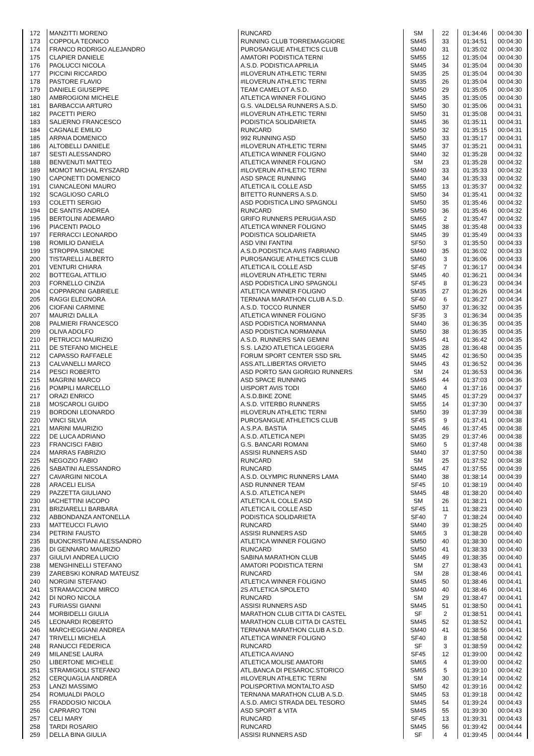| 172 | MANZITTI MORENO | RUNCARD | SM | 22 | 01:34:46 | 00:04:30 |
| 173 | COPPOLA TEONICO | RUNNING CLUB TORREMAGGIORE | SM45 | 33 | 01:34:51 | 00:04:30 |
| 174 | FRANCO RODRIGO ALEJANDRO | PUROSANGUE ATHLETICS CLUB | SM40 | 31 | 01:35:02 | 00:04:30 |
| 175 | CLAPIER DANIELE | AMATORI PODISTICA TERNI | SM55 | 12 | 01:35:04 | 00:04:30 |
| 176 | PAOLUCCI NICOLA | A.S.D. PODISTICA APRILIA | SM45 | 34 | 01:35:04 | 00:04:30 |
| 177 | PICCINI RICCARDO | #ILOVERUN ATHLETIC TERNI | SM35 | 25 | 01:35:04 | 00:04:30 |
| 178 | PASTORE FLAVIO | #ILOVERUN ATHLETIC TERNI | SM35 | 26 | 01:35:04 | 00:04:30 |
| 179 | DANIELE GIUSEPPE | TEAM CAMELOT A.S.D. | SM50 | 29 | 01:35:05 | 00:04:30 |
| 180 | AMBROGIONI MICHELE | ATLETICA WINNER FOLIGNO | SM45 | 35 | 01:35:05 | 00:04:30 |
| 181 | BARBACCIA ARTURO | G.S. VALDELSA RUNNERS A.S.D. | SM50 | 30 | 01:35:06 | 00:04:31 |
| 182 | PACETTI PIERO | #ILOVERUN ATHLETIC TERNI | SM50 | 31 | 01:35:08 | 00:04:31 |
| 183 | SALIERNO FRANCESCO | PODISTICA SOLIDARIETA | SM45 | 36 | 01:35:11 | 00:04:31 |
| 184 | CAGNALE EMILIO | RUNCARD | SM50 | 32 | 01:35:15 | 00:04:31 |
| 185 | ARPAIA DOMENICO | 992 RUNNING ASD | SM50 | 33 | 01:35:17 | 00:04:31 |
| 186 | ALTOBELLI DANIELE | #ILOVERUN ATHLETIC TERNI | SM45 | 37 | 01:35:21 | 00:04:31 |
| 187 | SESTI ALESSANDRO | ATLETICA WINNER FOLIGNO | SM40 | 32 | 01:35:28 | 00:04:32 |
| 188 | BENVENUTI MATTEO | ATLETICA WINNER FOLIGNO | SM | 23 | 01:35:28 | 00:04:32 |
| 189 | MOMOT MICHAL RYSZARD | #ILOVERUN ATHLETIC TERNI | SM40 | 33 | 01:35:33 | 00:04:32 |
| 190 | CAPONETTI DOMENICO | ASD SPACE RUNNING | SM40 | 34 | 01:35:33 | 00:04:32 |
| 191 | CIANCALEONI MAURO | ATLETICA IL COLLE ASD | SM55 | 13 | 01:35:37 | 00:04:32 |
| 192 | SCAGLIOSO CARLO | BITETTO RUNNERS A.S.D. | SM50 | 34 | 01:35:41 | 00:04:32 |
| 193 | COLETTI SERGIO | ASD PODISTICA LINO SPAGNOLI | SM50 | 35 | 01:35:46 | 00:04:32 |
| 194 | DE SANTIS ANDREA | RUNCARD | SM50 | 36 | 01:35:46 | 00:04:32 |
| 195 | BERTOLINI ADEMARO | GRIFO RUNNERS PERUGIA ASD | SM65 | 2 | 01:35:47 | 00:04:32 |
| 196 | PIACENTI PAOLO | ATLETICA WINNER FOLIGNO | SM45 | 38 | 01:35:48 | 00:04:33 |
| 197 | FERRACCI LEONARDO | PODISTICA SOLIDARIETA | SM45 | 39 | 01:35:49 | 00:04:33 |
| 198 | ROMILIO DANIELA | ASD VINI FANTINI | SF50 | 3 | 01:35:50 | 00:04:33 |
| 199 | STROPPA SIMONE | A.S.D.PODISTICA AVIS FABRIANO | SM40 | 35 | 01:36:02 | 00:04:33 |
| 200 | TISTARELLI ALBERTO | PUROSANGUE ATHLETICS CLUB | SM60 | 3 | 01:36:06 | 00:04:33 |
| 201 | VENTURI CHIARA | ATLETICA IL COLLE ASD | SF45 | 7 | 01:36:17 | 00:04:34 |
| 202 | BOTTEGAL ATTILIO | #ILOVERUN ATHLETIC TERNI | SM45 | 40 | 01:36:21 | 00:04:34 |
| 203 | FORNELLO CINZIA | ASD PODISTICA LINO SPAGNOLI | SF45 | 8 | 01:36:23 | 00:04:34 |
| 204 | COPPARONI GABRIELE | ATLETICA WINNER FOLIGNO | SM35 | 27 | 01:36:26 | 00:04:34 |
| 205 | RAGGI ELEONORA | TERNANA MARATHON CLUB A.S.D. | SF40 | 6 | 01:36:27 | 00:04:34 |
| 206 | CIOFANI CARMINE | A.S.D. TOCCO RUNNER | SM50 | 37 | 01:36:32 | 00:04:35 |
| 207 | MAURIZI DALILA | ATLETICA WINNER FOLIGNO | SF35 | 3 | 01:36:34 | 00:04:35 |
| 208 | PALMIERI FRANCESCO | ASD PODISTICA NORMANNA | SM40 | 36 | 01:36:35 | 00:04:35 |
| 209 | OLIVA ADOLFO | ASD PODISTICA NORMANNA | SM50 | 38 | 01:36:35 | 00:04:35 |
| 210 | PETRUCCI MAURIZIO | A.S.D. RUNNERS SAN GEMINI | SM45 | 41 | 01:36:42 | 00:04:35 |
| 211 | DE STEFANO MICHELE | S.S. LAZIO ATLETICA LEGGERA | SM35 | 28 | 01:36:48 | 00:04:35 |
| 212 | CAPASSO RAFFAELE | FORUM SPORT CENTER SSD SRL | SM45 | 42 | 01:36:50 | 00:04:35 |
| 213 | CALVANELLI MARCO | ASS.ATL.LIBERTAS ORVIETO | SM45 | 43 | 01:36:52 | 00:04:36 |
| 214 | PESCI ROBERTO | ASD PORTO SAN GIORGIO RUNNERS | SM | 24 | 01:36:53 | 00:04:36 |
| 215 | MAGRINI MARCO | ASD SPACE RUNNING | SM45 | 44 | 01:37:03 | 00:04:36 |
| 216 | POMPILI MARCELLO | UISPORT AVIS TODI | SM60 | 4 | 01:37:16 | 00:04:37 |
| 217 | ORAZI ENRICO | A.S.D.BIKE ZONE | SM45 | 45 | 01:37:29 | 00:04:37 |
| 218 | MOSCAROLI GUIDO | A.S.D. VITERBO RUNNERS | SM55 | 14 | 01:37:30 | 00:04:37 |
| 219 | BORDONI LEONARDO | #ILOVERUN ATHLETIC TERNI | SM50 | 39 | 01:37:39 | 00:04:38 |
| 220 | VINCI SILVIA | PUROSANGUE ATHLETICS CLUB | SF45 | 9 | 01:37:41 | 00:04:38 |
| 221 | MARINI MAURIZIO | A.S.P.A. BASTIA | SM45 | 46 | 01:37:45 | 00:04:38 |
| 222 | DE LUCA ADRIANO | A.S.D. ATLETICA NEPI | SM35 | 29 | 01:37:46 | 00:04:38 |
| 223 | FRANCISCI FABIO | G.S. BANCARI ROMANI | SM60 | 5 | 01:37:48 | 00:04:38 |
| 224 | MARRAS FABRIZIO | ASSISI RUNNERS ASD | SM40 | 37 | 01:37:50 | 00:04:38 |
| 225 | NEGOZIO FABIO | RUNCARD | SM | 25 | 01:37:52 | 00:04:38 |
| 226 | SABATINI ALESSANDRO | RUNCARD | SM45 | 47 | 01:37:55 | 00:04:39 |
| 227 | CAVARGINI NICOLA | A.S.D. OLYMPIC RUNNERS LAMA | SM40 | 38 | 01:38:14 | 00:04:39 |
| 228 | ARACELI ELISA | ASD RUNNNER TEAM | SF45 | 10 | 01:38:19 | 00:04:40 |
| 229 | PAZZETTA GIULIANO | A.S.D. ATLETICA NEPI | SM45 | 48 | 01:38:20 | 00:04:40 |
| 230 | IACHETTINI IACOPO | ATLETICA IL COLLE ASD | SM | 26 | 01:38:21 | 00:04:40 |
| 231 | BRIZIARELLI BARBARA | ATLETICA IL COLLE ASD | SF45 | 11 | 01:38:23 | 00:04:40 |
| 232 | ABBONDANZA ANTONELLA | PODISTICA SOLIDARIETA | SF40 | 7 | 01:38:24 | 00:04:40 |
| 233 | MATTEUCCI FLAVIO | RUNCARD | SM40 | 39 | 01:38:25 | 00:04:40 |
| 234 | PETRINI FAUSTO | ASSISI RUNNERS ASD | SM65 | 3 | 01:38:28 | 00:04:40 |
| 235 | BUONCRISTIANI ALESSANDRO | ATLETICA WINNER FOLIGNO | SM50 | 40 | 01:38:30 | 00:04:40 |
| 236 | DI GENNARO MAURIZIO | RUNCARD | SM50 | 41 | 01:38:33 | 00:04:40 |
| 237 | GIULIVI ANDREA LUCIO | SABINA MARATHON CLUB | SM45 | 49 | 01:38:35 | 00:04:40 |
| 238 | MENGHINELLI STEFANO | AMATORI PODISTICA TERNI | SM | 27 | 01:38:43 | 00:04:41 |
| 239 | ZAREBSKI KONRAD MATEUSZ | RUNCARD | SM | 28 | 01:38:46 | 00:04:41 |
| 240 | NORGINI STEFANO | ATLETICA WINNER FOLIGNO | SM45 | 50 | 01:38:46 | 00:04:41 |
| 241 | STRAMACCIONI MIRCO | 2S ATLETICA SPOLETO | SM40 | 40 | 01:38:46 | 00:04:41 |
| 242 | DI NORO NICOLA | RUNCARD | SM | 29 | 01:38:47 | 00:04:41 |
| 243 | FURIASSI GIANNI | ASSISI RUNNERS ASD | SM45 | 51 | 01:38:50 | 00:04:41 |
| 244 | MORBIDELLI GIULIA | MARATHON CLUB CITTA DI CASTEL | SF | 2 | 01:38:51 | 00:04:41 |
| 245 | LEONARDI ROBERTO | MARATHON CLUB CITTA DI CASTEL | SM45 | 52 | 01:38:52 | 00:04:41 |
| 246 | MARCHEGGIANI ANDREA | TERNANA MARATHON CLUB A.S.D. | SM40 | 41 | 01:38:56 | 00:04:41 |
| 247 | TRIVELLI MICHELA | ATLETICA WINNER FOLIGNO | SF40 | 8 | 01:38:58 | 00:04:42 |
| 248 | RANUCCI FEDERICA | RUNCARD | SF | 3 | 01:38:59 | 00:04:42 |
| 249 | MILANESE LAURA | ATLETICA AVIANO | SF45 | 12 | 01:39:00 | 00:04:42 |
| 250 | LIBERTONE MICHELE | ATLETICA MOLISE AMATORI | SM65 | 4 | 01:39:00 | 00:04:42 |
| 251 | STRAMIGIOLI STEFANO | ATL.BANCA DI PESAROC.STORICO | SM65 | 5 | 01:39:10 | 00:04:42 |
| 252 | CERQUAGLIA ANDREA | #ILOVERUN ATHLETIC TERNI | SM | 30 | 01:39:14 | 00:04:42 |
| 253 | LANZI MASSIMO | POLISPORTIVA MONTALTO ASD | SM50 | 42 | 01:39:16 | 00:04:42 |
| 254 | ROMUALDI PAOLO | TERNANA MARATHON CLUB A.S.D. | SM45 | 53 | 01:39:18 | 00:04:42 |
| 255 | FRADDOSIO NICOLA | A.S.D. AMICI STRADA DEL TESORO | SM45 | 54 | 01:39:24 | 00:04:43 |
| 256 | CAPRARO TONI | ASD SPORT & VITA | SM45 | 55 | 01:39:30 | 00:04:43 |
| 257 | CELI MARY | RUNCARD | SF45 | 13 | 01:39:31 | 00:04:43 |
| 258 | TARDI ROSARIO | RUNCARD | SM45 | 56 | 01:39:42 | 00:04:44 |
| 259 | DELLA BINA GIULIA | ASSISI RUNNERS ASD | SF | 4 | 01:39:45 | 00:04:44 |